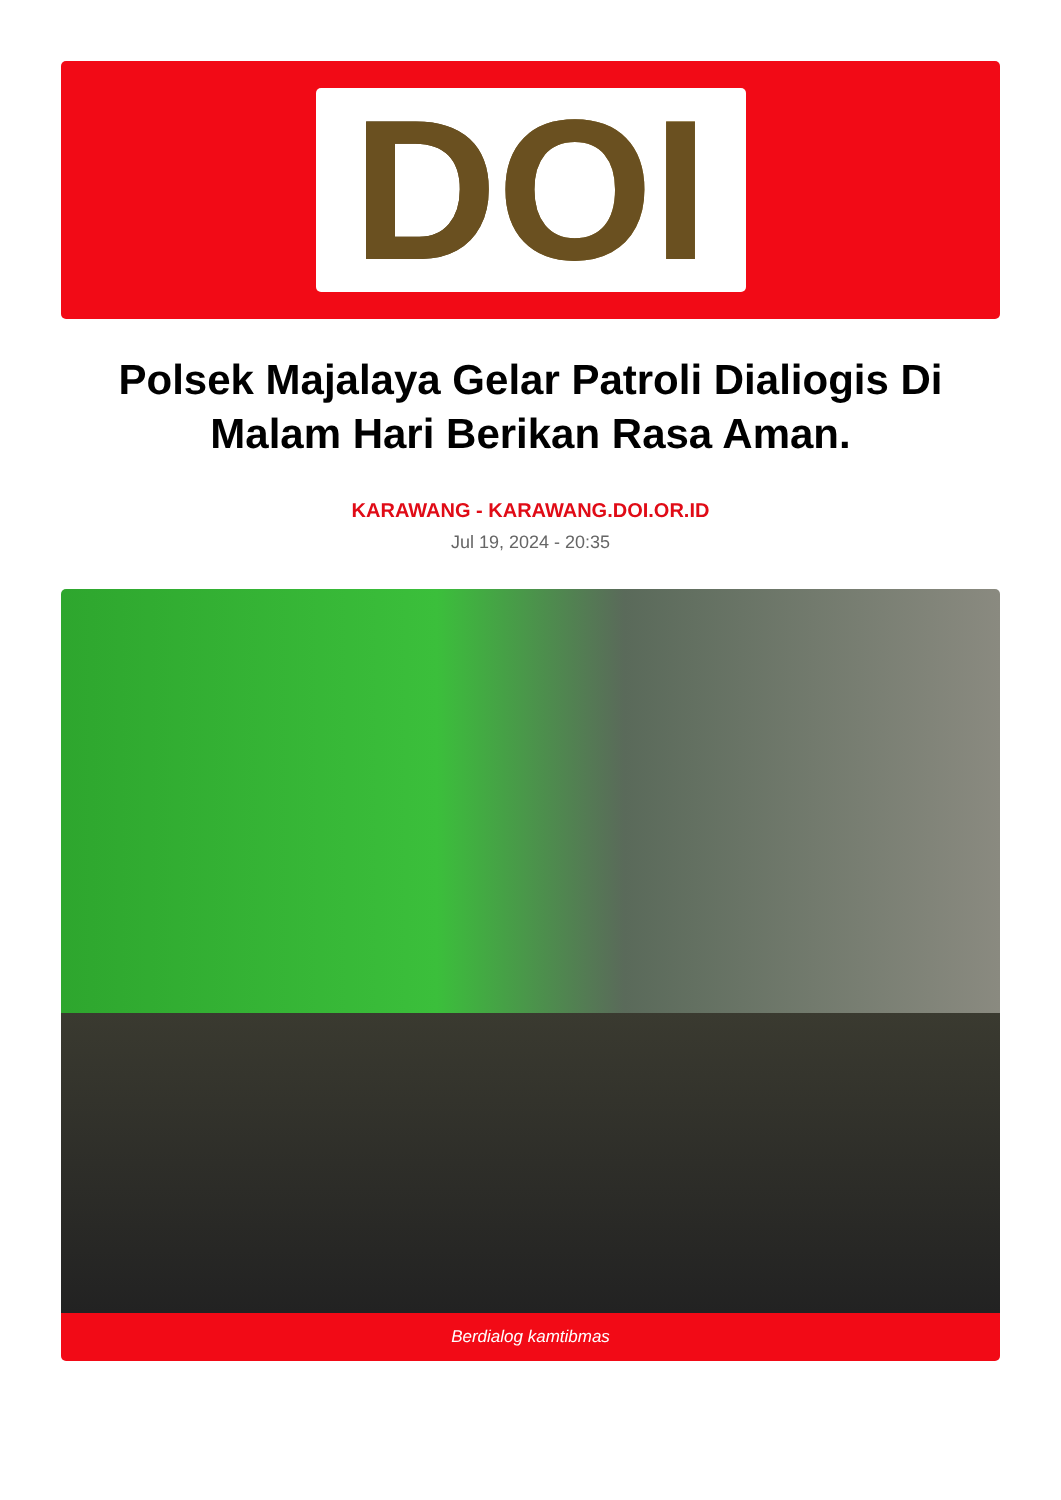DOI
Polsek Majalaya Gelar Patroli Dialiogis Di Malam Hari Berikan Rasa Aman.
KARAWANG - KARAWANG.DOI.OR.ID
Jul 19, 2024 - 20:35
Berdialog kamtibmas